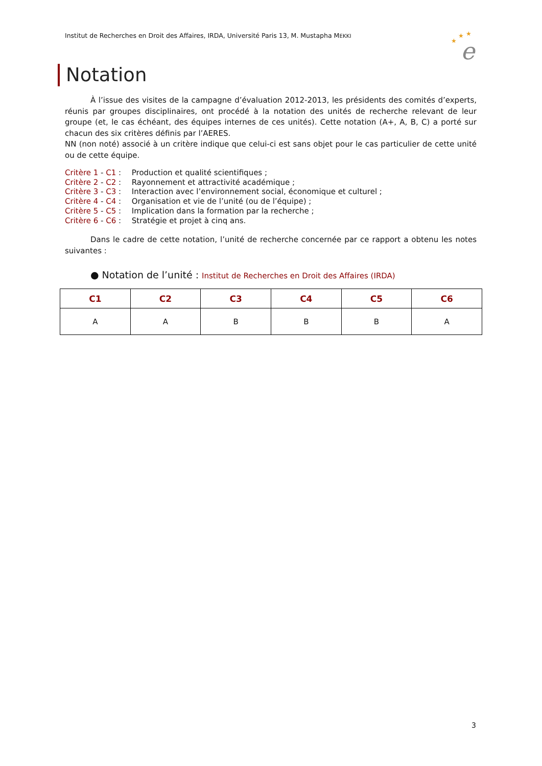Institut de Recherches en Droit des Affaires, IRDA, Université Paris 13, M. Mustapha MEKKI
★
★
★
e
Notation
À l’issue des visites de la campagne d’évaluation 2012-2013, les présidents des comités d’experts, réunis par groupes disciplinaires, ont procédé à la notation des unités de recherche relevant de leur groupe (et, le cas échéant, des équipes internes de ces unités). Cette notation (A+, A, B, C) a porté sur chacun des six critères définis par l’AERES.
NN (non noté) associé à un critère indique que celui-ci est sans objet pour le cas particulier de cette unité ou de cette équipe.
Critère 1 - C1 : Production et qualité scientifiques ;
Critère 2 - C2 : Rayonnement et attractivité académique ;
Critère 3 - C3 : Interaction avec l’environnement social, économique et culturel ;
Critère 4 - C4 : Organisation et vie de l’unité (ou de l’équipe) ;
Critère 5 - C5 : Implication dans la formation par la recherche ;
Critère 6 - C6 : Stratégie et projet à cinq ans.
Dans le cadre de cette notation, l’unité de recherche concernée par ce rapport a obtenu les notes suivantes :
● Notation de l’unité : Institut de Recherches en Droit des Affaires (IRDA)
| C1 | C2 | C3 | C4 | C5 | C6 |
| --- | --- | --- | --- | --- | --- |
| A | A | B | B | B | A |
3